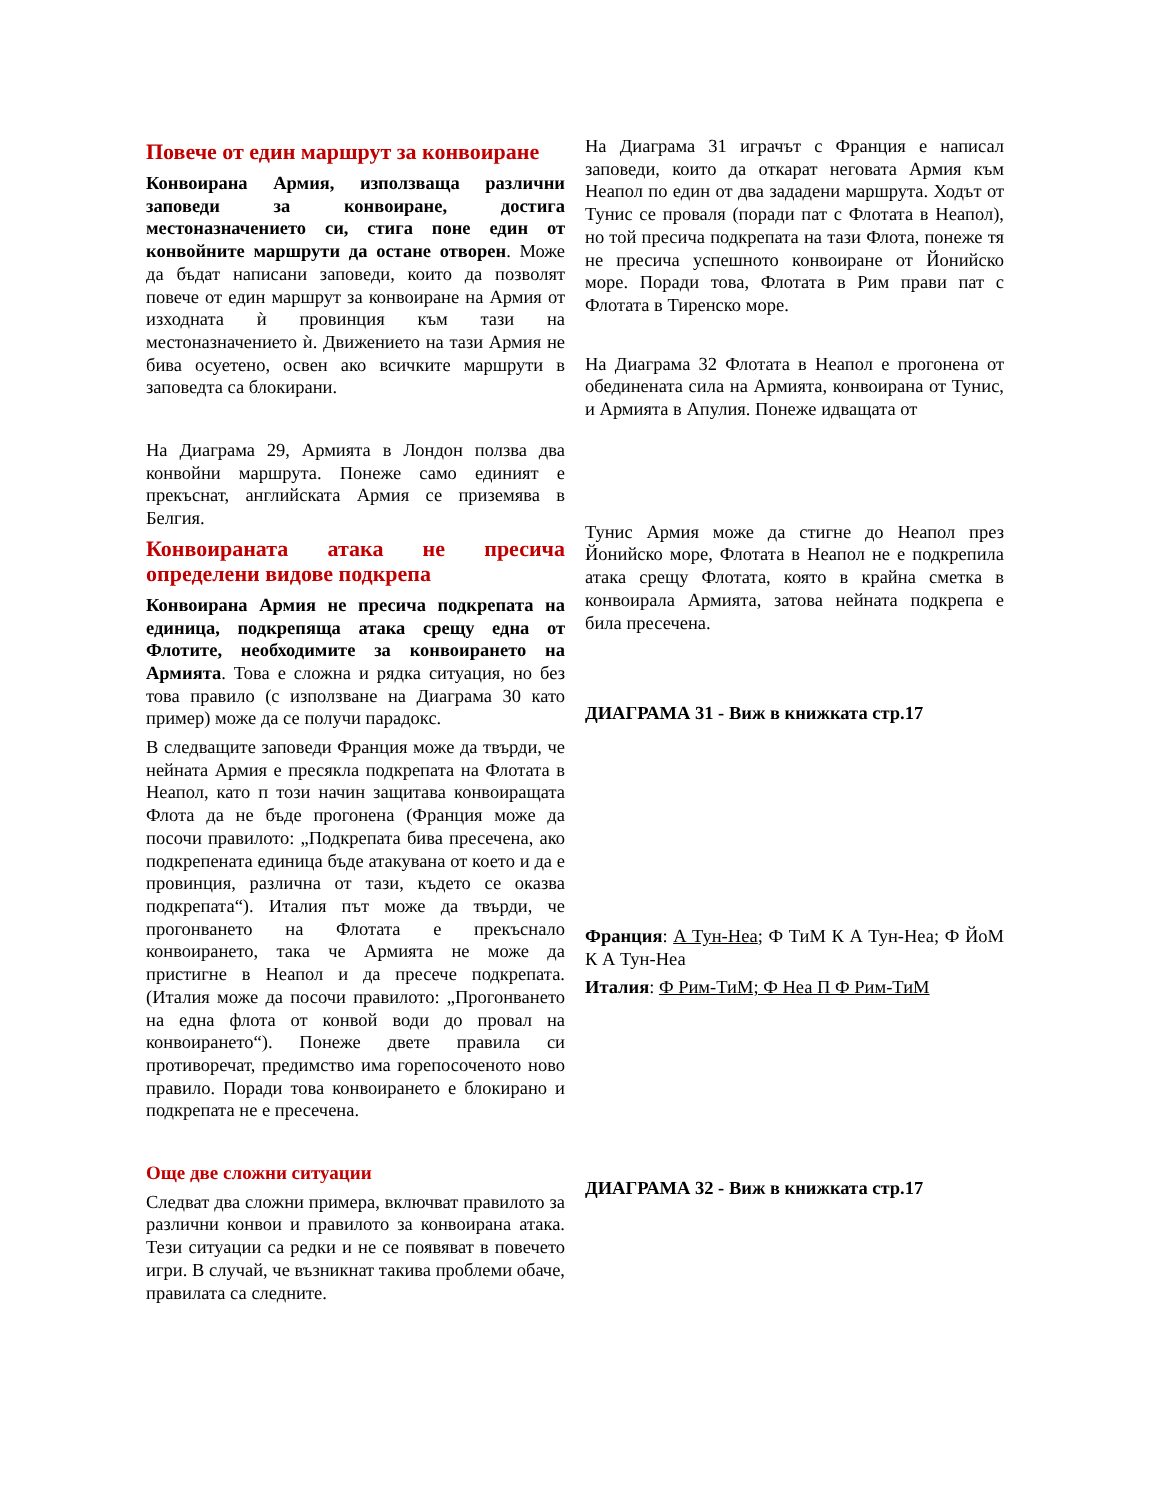Повече от един маршрут за конвоиране
Конвоирана Армия, използваща различни заповеди за конвоиране, достига местоназначението си, стига поне един от конвойните маршрути да остане отворен. Може да бъдат написани заповеди, които да позволят повече от един маршрут за конвоиране на Армия от изходната ѝ провинция към тази на местоназначението ѝ. Движението на тази Армия не бива осуетено, освен ако всичките маршрути в заповедта са блокирани.
На Диаграма 29, Армията в Лондон ползва два конвойни маршрута. Понеже само единият е прекъснат, английската Армия се приземява в Белгия.
Конвоираната атака не пресича определени видове подкрепа
Конвоирана Армия не пресича подкрепата на единица, подкрепяща атака срещу една от Флотите, необходимите за конвоирането на Армията. Това е сложна и рядка ситуация, но без това правило (с използване на Диаграма 30 като пример) може да се получи парадокс.
В следващите заповеди Франция може да твърди, че нейната Армия е пресякла подкрепата на Флотата в Неапол, като п този начин защитава конвоиращата Флота да не бъде прогонена (Франция може да посочи правилото: „Подкрепата бива пресечена, ако подкрепената единица бъде атакувана от което и да е провинция, различна от тази, където се оказва подкрепата“). Италия път може да твърди, че прогонването на Флотата е прекъснало конвоирането, така че Армията не може да пристигне в Неапол и да пресече подкрепата. (Италия може да посочи правилото: „Прогонването на една флота от конвой води до провал на конвоирането“). Понеже двете правила си противоречат, предимство има горепосоченото ново правило. Поради това конвоирането е блокирано и подкрепата не е пресечена.
Още две сложни ситуации
Следват два сложни примера, включват правилото за различни конвои и правилото за конвоирана атака. Тези ситуации са редки и не се появяват в повечето игри. В случай, че възникнат такива проблеми обаче, правилата са следните.
На Диаграма 31 играчът с Франция е написал заповеди, които да откарат неговата Армия към Неапол по един от два зададени маршрута. Ходът от Тунис се проваля (поради пат с Флотата в Неапол), но той пресича подкрепата на тази Флота, понеже тя не пресича успешното конвоиране от Йонийско море. Поради това, Флотата в Рим прави пат с Флотата в Тиренско море.
На Диаграма 32 Флотата в Неапол е прогонена от обединената сила на Армията, конвоирана от Тунис, и Армията в Апулия. Понеже идващата от
Тунис Армия може да стигне до Неапол през Йонийско море, Флотата в Неапол не е подкрепила атака срещу Флотата, която в крайна сметка в конвоирала Армията, затова нейната подкрепа е била пресечена.
ДИАГРАМА 31 - Виж в книжката стр.17
Франция: А Тун-Неа; Ф ТиМ К А Тун-Неа; Ф ЙоМ К А Тун-Неа
Италия: Ф Рим-ТиМ; Ф Неа П Ф Рим-ТиМ
ДИАГРАМА 32 - Виж в книжката стр.17